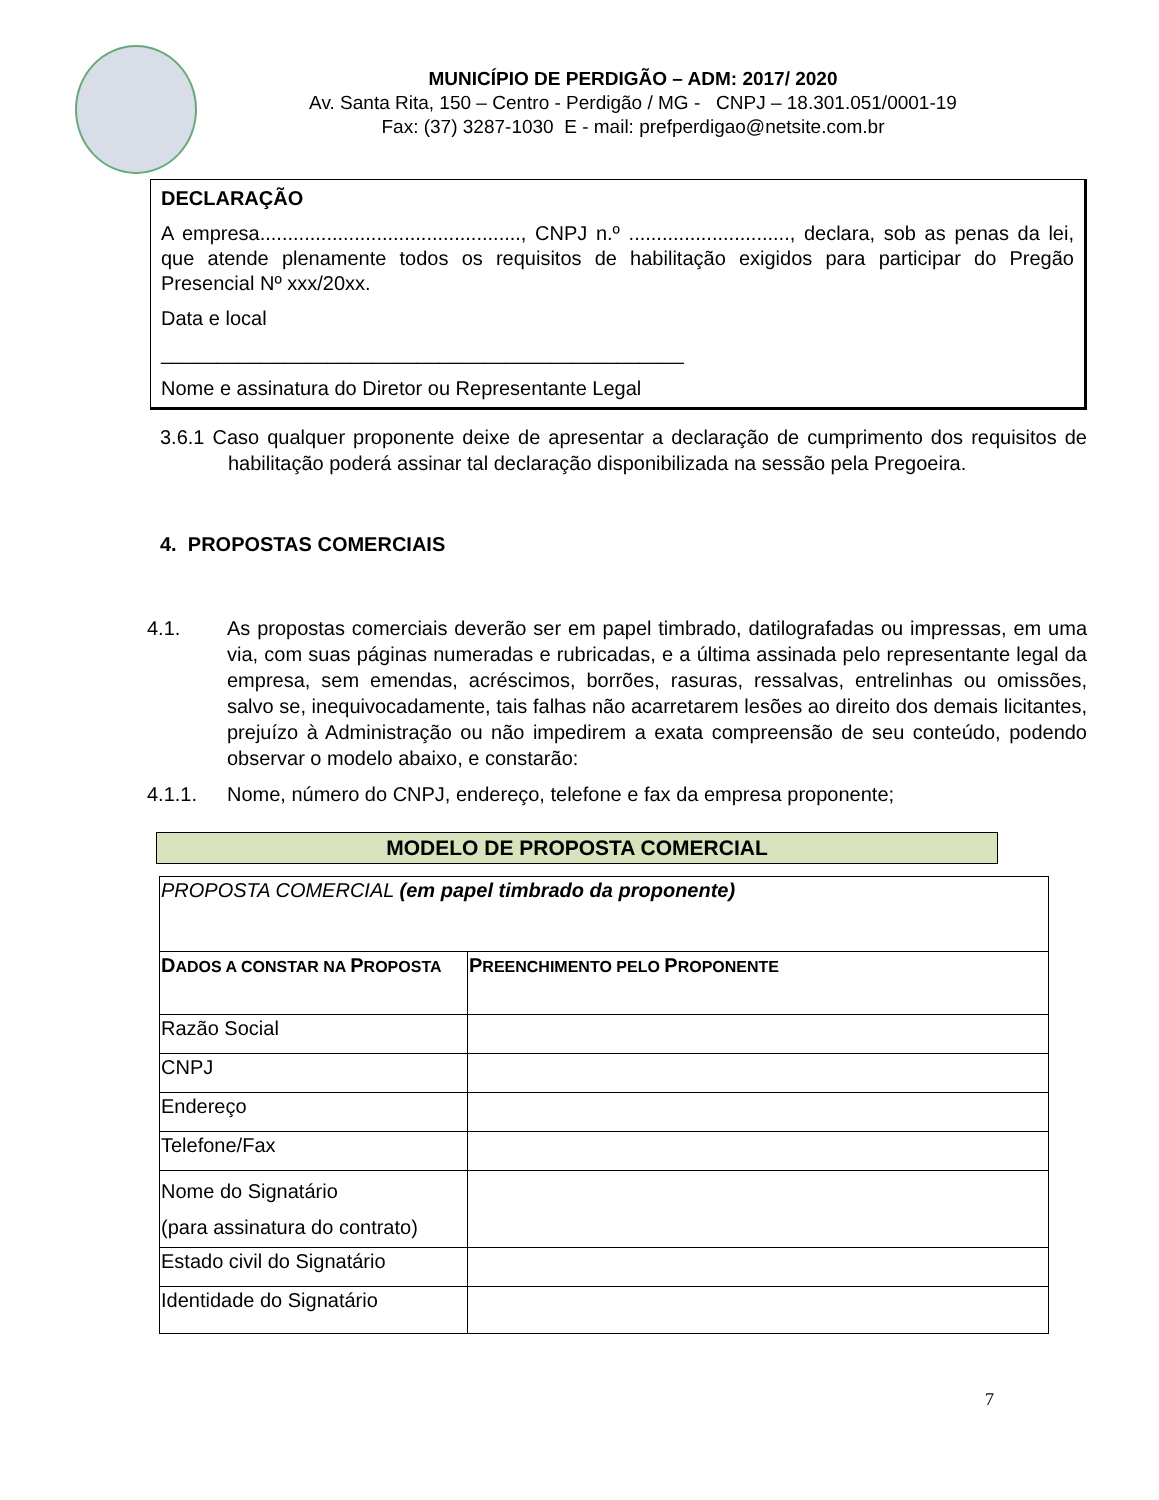MUNICÍPIO DE PERDIGÃO – ADM: 2017/ 2020
Av. Santa Rita, 150 – Centro - Perdigão / MG - CNPJ – 18.301.051/0001-19
Fax: (37) 3287-1030 E - mail: prefperdigao@netsite.com.br
DECLARAÇÃO
A empresa..............................................., CNPJ n.º ............................., declara, sob as penas da lei, que atende plenamente todos os requisitos de habilitação exigidos para participar do Pregão Presencial Nº xxx/20xx.
Data e local
_______________________________________________
Nome e assinatura do Diretor ou Representante Legal
3.6.1 Caso qualquer proponente deixe de apresentar a declaração de cumprimento dos requisitos de habilitação poderá assinar tal declaração disponibilizada na sessão pela Pregoeira.
4. PROPOSTAS COMERCIAIS
4.1. As propostas comerciais deverão ser em papel timbrado, datilografadas ou impressas, em uma via, com suas páginas numeradas e rubricadas, e a última assinada pelo representante legal da empresa, sem emendas, acréscimos, borrões, rasuras, ressalvas, entrelinhas ou omissões, salvo se, inequivocadamente, tais falhas não acarretarem lesões ao direito dos demais licitantes, prejuízo à Administração ou não impedirem a exata compreensão de seu conteúdo, podendo observar o modelo abaixo, e constarão:
4.1.1. Nome, número do CNPJ, endereço, telefone e fax da empresa proponente;
MODELO DE PROPOSTA COMERCIAL
| PROPOSTA COMERCIAL (em papel timbrado da proponente) | |
| D ADOS A CONSTAR NA P ROPOSTA | P REENCHIMENTO PELO P ROPONENTE |
| Razão Social | |
| CNPJ | |
| Endereço | |
| Telefone/Fax | |
| Nome do Signatário (para assinatura do contrato) | |
| Estado civil do Signatário | |
| Identidade do Signatário | |
7